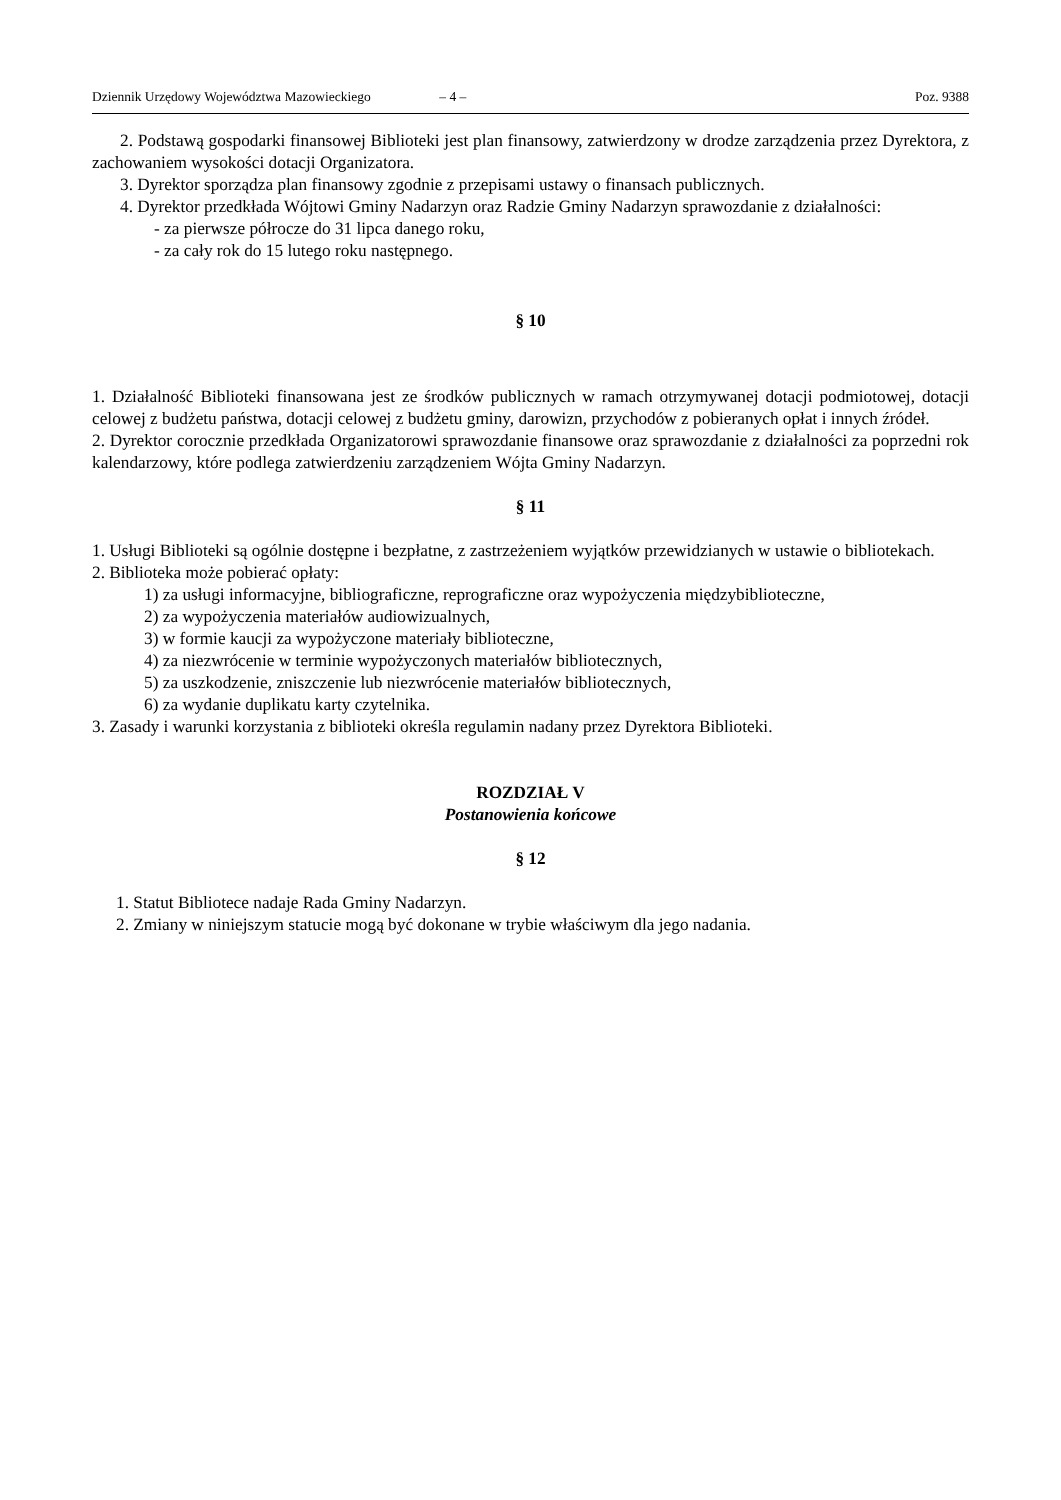Dziennik Urzędowy Województwa Mazowieckiego – 4 – Poz. 9388
2. Podstawą gospodarki finansowej Biblioteki jest plan finansowy, zatwierdzony w drodze zarządzenia przez Dyrektora, z zachowaniem wysokości dotacji Organizatora.
3. Dyrektor sporządza plan finansowy zgodnie z przepisami ustawy o finansach publicznych.
4. Dyrektor przedkłada Wójtowi Gminy Nadarzyn oraz Radzie Gminy Nadarzyn sprawozdanie z działalności:
- za pierwsze półrocze do 31 lipca danego roku,
- za cały rok do 15 lutego roku następnego.
§ 10
1. Działalność Biblioteki finansowana jest ze środków publicznych w ramach otrzymywanej dotacji podmiotowej, dotacji celowej z budżetu państwa, dotacji celowej z budżetu gminy, darowizn, przychodów z pobieranych opłat i innych źródeł.
2. Dyrektor corocznie przedkłada Organizatorowi sprawozdanie finansowe oraz sprawozdanie z działalności za poprzedni rok kalendarzowy, które podlega zatwierdzeniu zarządzeniem Wójta Gminy Nadarzyn.
§ 11
1. Usługi Biblioteki są ogólnie dostępne i bezpłatne, z zastrzeżeniem wyjątków przewidzianych w ustawie o bibliotekach.
2. Biblioteka może pobierać opłaty:
1) za usługi informacyjne, bibliograficzne, reprograficzne oraz wypożyczenia międzybiblioteczne,
2) za wypożyczenia materiałów audiowizualnych,
3) w formie kaucji za wypożyczone materiały biblioteczne,
4) za niezwrócenie w terminie wypożyczonych materiałów bibliotecznych,
5) za uszkodzenie, zniszczenie lub niezwrócenie materiałów bibliotecznych,
6) za wydanie duplikatu karty czytelnika.
3. Zasady i warunki korzystania z biblioteki określa regulamin nadany przez Dyrektora Biblioteki.
ROZDZIAŁ V
Postanowienia końcowe
§ 12
1. Statut Bibliotece nadaje Rada Gminy Nadarzyn.
2. Zmiany w niniejszym statucie mogą być dokonane w trybie właściwym dla jego nadania.